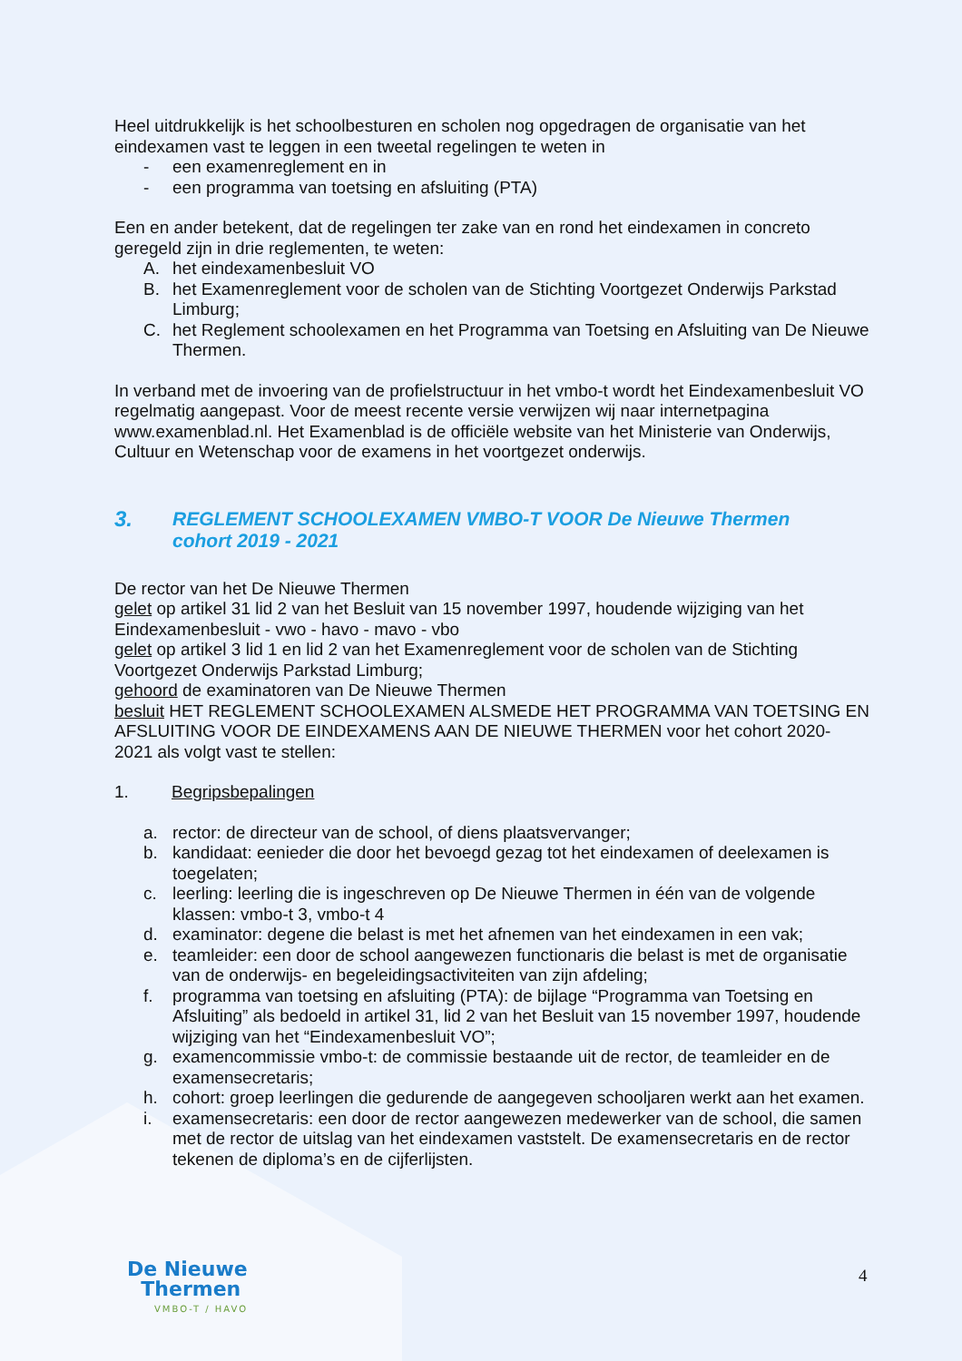Heel uitdrukkelijk is het schoolbesturen en scholen nog opgedragen de organisatie van het eindexamen vast te leggen in een tweetal regelingen te weten in
- een examenreglement en in
- een programma van toetsing en afsluiting (PTA)
Een en ander betekent, dat de regelingen ter zake van en rond het eindexamen in concreto geregeld zijn in drie reglementen, te weten:
A. het eindexamenbesluit VO
B. het Examenreglement voor de scholen van de Stichting Voortgezet Onderwijs Parkstad Limburg;
C. het Reglement schoolexamen en het Programma van Toetsing en Afsluiting van De Nieuwe Thermen.
In verband met de invoering van de profielstructuur in het vmbo-t wordt het Eindexamenbesluit VO regelmatig aangepast. Voor de meest recente versie verwijzen wij naar internetpagina www.examenblad.nl. Het Examenblad is de officiële website van het Ministerie van Onderwijs, Cultuur en Wetenschap voor de examens in het voortgezet onderwijs.
3. REGLEMENT SCHOOLEXAMEN VMBO-T VOOR De Nieuwe Thermen
cohort 2019 - 2021
De rector van het De Nieuwe Thermen
gelet op artikel 31 lid 2 van het Besluit van 15 november 1997, houdende wijziging van het Eindexamenbesluit - vwo - havo - mavo - vbo
gelet op artikel 3 lid 1 en lid 2 van het Examenreglement voor de scholen van de Stichting Voortgezet Onderwijs Parkstad Limburg;
gehoord de examinatoren van De Nieuwe Thermen
besluit HET REGLEMENT SCHOOLEXAMEN ALSMEDE HET PROGRAMMA VAN TOETSING EN AFSLUITING VOOR DE EINDEXAMENS AAN DE NIEUWE THERMEN voor het cohort 2020- 2021 als volgt vast te stellen:
1. Begripsbepalingen
a. rector: de directeur van de school, of diens plaatsvervanger;
b. kandidaat: eenieder die door het bevoegd gezag tot het eindexamen of deelexamen is toegelaten;
c. leerling: leerling die is ingeschreven op De Nieuwe Thermen in één van de volgende klassen: vmbo-t 3, vmbo-t 4
d. examinator: degene die belast is met het afnemen van het eindexamen in een vak;
e. teamleider: een door de school aangewezen functionaris die belast is met de organisatie van de onderwijs- en begeleidingsactiviteiten van zijn afdeling;
f. programma van toetsing en afsluiting (PTA): de bijlage “Programma van Toetsing en Afsluiting” als bedoeld in artikel 31, lid 2 van het Besluit van 15 november 1997, houdende wijziging van het “Eindexamenbesluit VO”;
g. examencommissie vmbo-t: de commissie bestaande uit de rector, de teamleider en de examensecretaris;
h. cohort: groep leerlingen die gedurende de aangegeven schooljaren werkt aan het examen.
i. examensecretaris: een door de rector aangewezen medewerker van de school, die samen met de rector de uitslag van het eindexamen vaststelt. De examensecretaris en de rector tekenen de diploma’s en de cijferlijsten.
De Nieuwe
Thermen
VMBO-T / HAVO
4